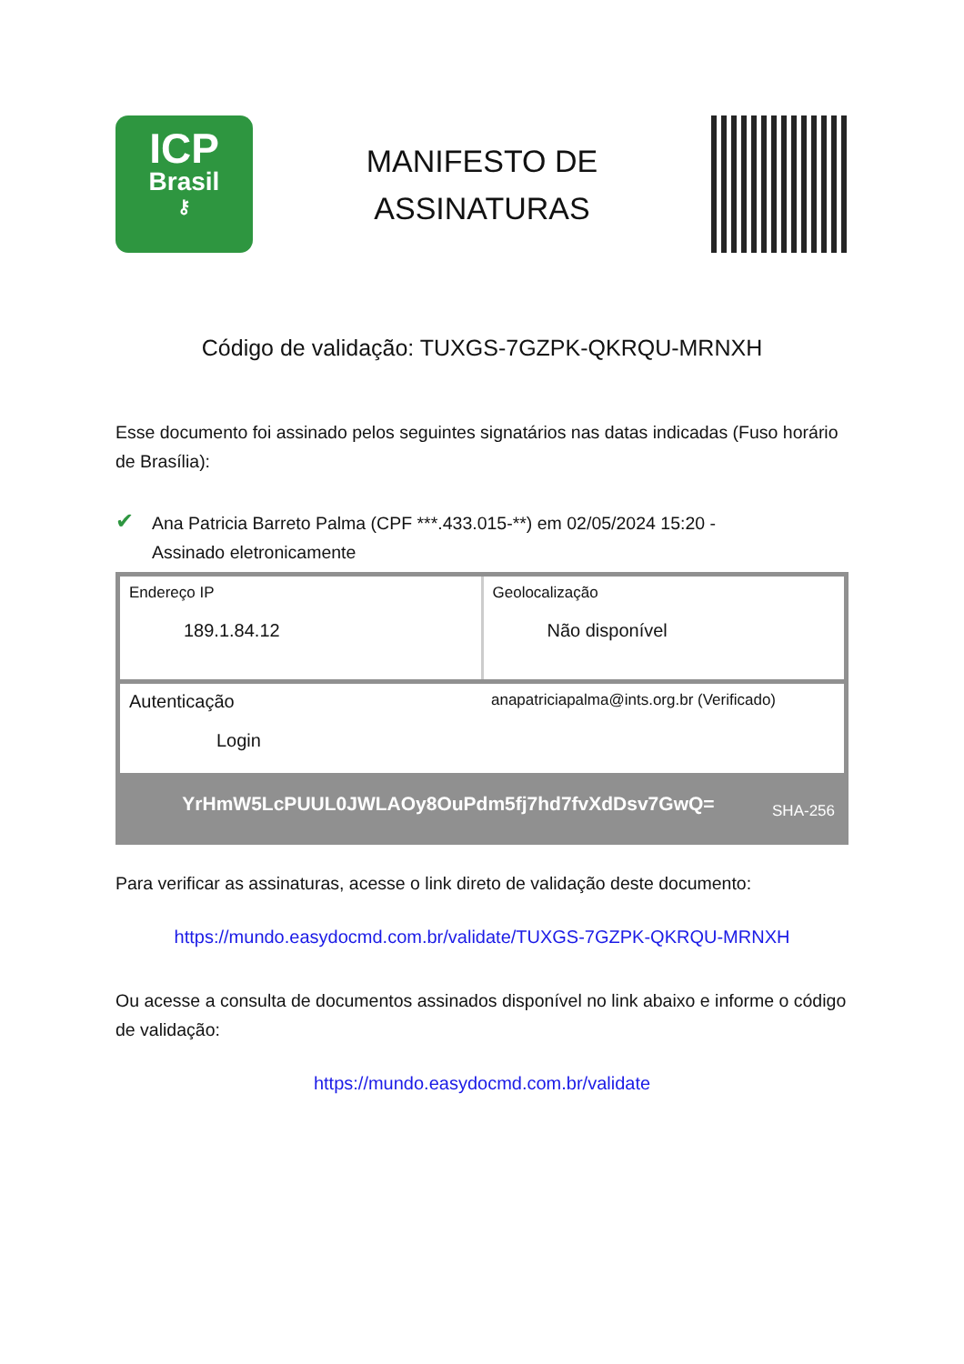ICP
Brasil
⚷
MANIFESTO DE
ASSINATURAS
Código de validação: TUXGS-7GZPK-QKRQU-MRNXH
Esse documento foi assinado pelos seguintes signatários nas datas indicadas (Fuso horário de Brasília):
✔
Ana Patricia Barreto Palma (CPF ***.433.015-**) em 02/05/2024 15:20 -
Assinado eletronicamente
| Endereço IP 189.1.84.12 | Geolocalização Não disponível |
| Autenticação Login | anapatriciapalma@ints.org.br (Verificado) |
| YrHmW5LcPUUL0JWLAOy8OuPdm5fj7hd7fvXdDsv7GwQ= SHA-256 | |
Para verificar as assinaturas, acesse o link direto de validação deste documento:
https://mundo.easydocmd.com.br/validate/TUXGS-7GZPK-QKRQU-MRNXH
Ou acesse a consulta de documentos assinados disponível no link abaixo e informe o código de validação:
https://mundo.easydocmd.com.br/validate